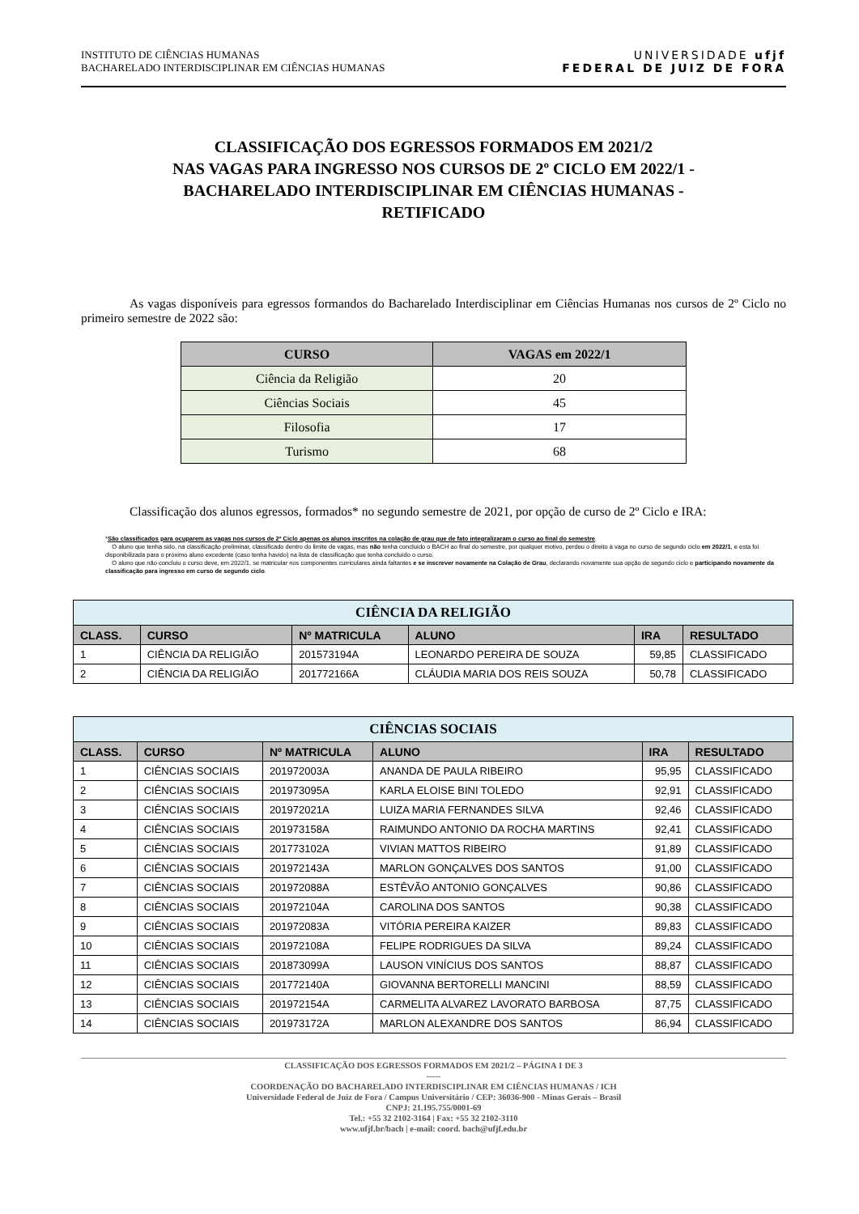INSTITUTO DE CIÊNCIAS HUMANAS
BACHARELADO INTERDISCIPLINAR EM CIÊNCIAS HUMANAS
UNIVERSIDADE ufjf
FEDERAL DE JUIZ DE FORA
CLASSIFICAÇÃO DOS EGRESSOS FORMADOS EM 2021/2
NAS VAGAS PARA INGRESSO NOS CURSOS DE 2º CICLO EM 2022/1 -
BACHARELADO INTERDISCIPLINAR EM CIÊNCIAS HUMANAS -
RETIFICADO
As vagas disponíveis para egressos formandos do Bacharelado Interdisciplinar em Ciências Humanas nos cursos de 2º Ciclo no primeiro semestre de 2022 são:
| CURSO | VAGAS em 2022/1 |
| --- | --- |
| Ciência da Religião | 20 |
| Ciências Sociais | 45 |
| Filosofia | 17 |
| Turismo | 68 |
Classificação dos alunos egressos, formados* no segundo semestre de 2021, por opção de curso de 2º Ciclo e IRA:
*São classificados para ocuparem as vagas nos cursos de 2º Ciclo apenas os alunos inscritos na colação de grau que de fato integralizaram o curso ao final do semestre.
O aluno que tenha sido, na classificação preliminar, classificado dentro do limite de vagas, mas não tenha concluído o BACH ao final do semestre, por qualquer motivo, perdeu o direito à vaga no curso de segundo ciclo em 2022/1, e esta foi disponibilizada para o próximo aluno excedente (caso tenha havido) na lista de classificação que tenha concluído o curso.
O aluno que não concluiu o curso deve, em 2022/1, se matricular nos componentes curriculares ainda faltantes e se inscrever novamente na Colação de Grau, declarando novamente sua opção de segundo ciclo e participando novamente da classificação para ingresso em curso de segundo ciclo.
| CIÊNCIA DA RELIGIÃO | | | | | |
| --- | --- | --- | --- | --- | --- |
| CLASS. | CURSO | Nº MATRICULA | ALUNO | IRA | RESULTADO |
| 1 | CIÊNCIA DA RELIGIÃO | 201573194A | LEONARDO PEREIRA DE SOUZA | 59,85 | CLASSIFICADO |
| 2 | CIÊNCIA DA RELIGIÃO | 201772166A | CLÁUDIA MARIA DOS REIS SOUZA | 50,78 | CLASSIFICADO |
| CIÊNCIAS SOCIAIS | | | | | |
| --- | --- | --- | --- | --- | --- |
| CLASS. | CURSO | Nº MATRICULA | ALUNO | IRA | RESULTADO |
| 1 | CIÊNCIAS SOCIAIS | 201972003A | ANANDA DE PAULA RIBEIRO | 95,95 | CLASSIFICADO |
| 2 | CIÊNCIAS SOCIAIS | 201973095A | KARLA ELOISE BINI TOLEDO | 92,91 | CLASSIFICADO |
| 3 | CIÊNCIAS SOCIAIS | 201972021A | LUIZA MARIA FERNANDES SILVA | 92,46 | CLASSIFICADO |
| 4 | CIÊNCIAS SOCIAIS | 201973158A | RAIMUNDO ANTONIO DA ROCHA MARTINS | 92,41 | CLASSIFICADO |
| 5 | CIÊNCIAS SOCIAIS | 201773102A | VIVIAN MATTOS RIBEIRO | 91,89 | CLASSIFICADO |
| 6 | CIÊNCIAS SOCIAIS | 201972143A | MARLON GONÇALVES DOS SANTOS | 91,00 | CLASSIFICADO |
| 7 | CIÊNCIAS SOCIAIS | 201972088A | ESTÊVÃO ANTONIO GONÇALVES | 90,86 | CLASSIFICADO |
| 8 | CIÊNCIAS SOCIAIS | 201972104A | CAROLINA DOS SANTOS | 90,38 | CLASSIFICADO |
| 9 | CIÊNCIAS SOCIAIS | 201972083A | VITÓRIA PEREIRA KAIZER | 89,83 | CLASSIFICADO |
| 10 | CIÊNCIAS SOCIAIS | 201972108A | FELIPE RODRIGUES DA SILVA | 89,24 | CLASSIFICADO |
| 11 | CIÊNCIAS SOCIAIS | 201873099A | LAUSON VINÍCIUS DOS SANTOS | 88,87 | CLASSIFICADO |
| 12 | CIÊNCIAS SOCIAIS | 201772140A | GIOVANNA BERTORELLI MANCINI | 88,59 | CLASSIFICADO |
| 13 | CIÊNCIAS SOCIAIS | 201972154A | CARMELITA ALVAREZ LAVORATO BARBOSA | 87,75 | CLASSIFICADO |
| 14 | CIÊNCIAS SOCIAIS | 201973172A | MARLON ALEXANDRE DOS SANTOS | 86,94 | CLASSIFICADO |
CLASSIFICAÇÃO DOS EGRESSOS FORMADOS EM 2021/2 – PÁGINA 1 DE 3
-----
COORDENAÇÃO DO BACHARELADO INTERDISCIPLINAR EM CIÊNCIAS HUMANAS / ICH
Universidade Federal de Juiz de Fora / Campus Universitário / CEP: 36036-900 - Minas Gerais – Brasil
CNPJ: 21.195.755/0001-69
Tel.: +55 32 2102-3164 | Fax: +55 32 2102-3110
www.ufjf.br/bach | e-mail: coord. bach@ufjf.edu.br